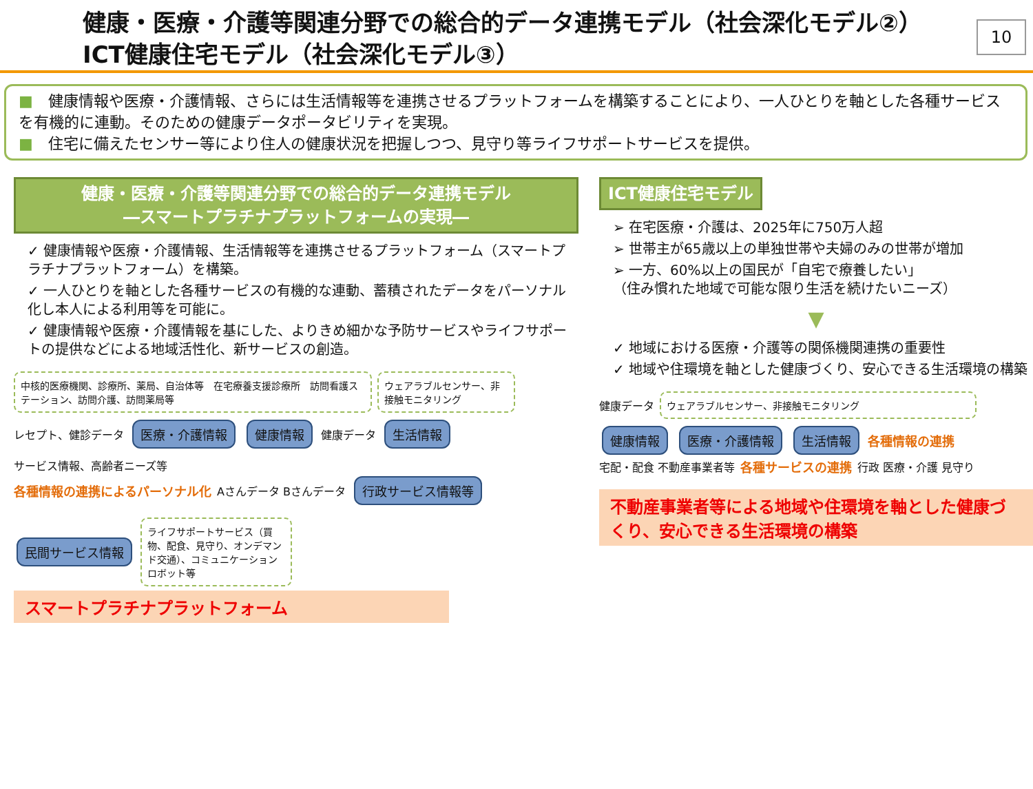健康・医療・介護等関連分野での総合的データ連携モデル（社会深化モデル②）
ICT健康住宅モデル（社会深化モデル③）
10
■　健康情報や医療・介護情報、さらには生活情報等を連携させるプラットフォームを構築することにより、一人ひとりを軸とした各種サービスを有機的に連動。そのための健康データポータビリティを実現。
■　住宅に備えたセンサー等により住人の健康状況を把握しつつ、見守り等ライフサポートサービスを提供。
健康・医療・介護等関連分野での総合的データ連携モデル
―スマートプラチナプラットフォームの実現―
✓ 健康情報や医療・介護情報、生活情報等を連携させるプラットフォーム（スマートプラチナプラットフォーム）を構築。
✓ 一人ひとりを軸とした各種サービスの有機的な連動、蓄積されたデータをパーソナル化し本人による利用等を可能に。
✓ 健康情報や医療・介護情報を基にした、よりきめ細かな予防サービスやライフサポートの提供などによる地域活性化、新サービスの創造。
中核的医療機関、診療所、薬局、自治体等　在宅療養支援診療所　訪問看護ステーション、訪問介護、訪問薬局等
ウェアラブルセンサー、非接触モニタリング
レセプト、健診データ 医療・介護情報 健康情報 健康データ 生活情報 サービス情報、高齢者ニーズ等
各種情報の連携によるパーソナル化 Aさんデータ Bさんデータ 行政サービス情報等 民間サービス情報
ライフサポートサービス（買物、配食、見守り、オンデマンド交通）、コミュニケーションロボット等
スマートプラチナプラットフォーム
ICT健康住宅モデル
➢ 在宅医療・介護は、2025年に750万人超
➢ 世帯主が65歳以上の単独世帯や夫婦のみの世帯が増加
➢ 一方、60%以上の国民が「自宅で療養したい」
（住み慣れた地域で可能な限り生活を続けたいニーズ）
▼
✓ 地域における医療・介護等の関係機関連携の重要性
✓ 地域や住環境を軸とした健康づくり、安心できる生活環境の構築
健康データ
ウェアラブルセンサー、非接触モニタリング
健康情報 医療・介護情報 生活情報 各種情報の連携
宅配・配食 不動産事業者等 各種サービスの連携 行政 医療・介護 見守り
不動産事業者等による地域や住環境を軸とした健康づくり、安心できる生活環境の構築